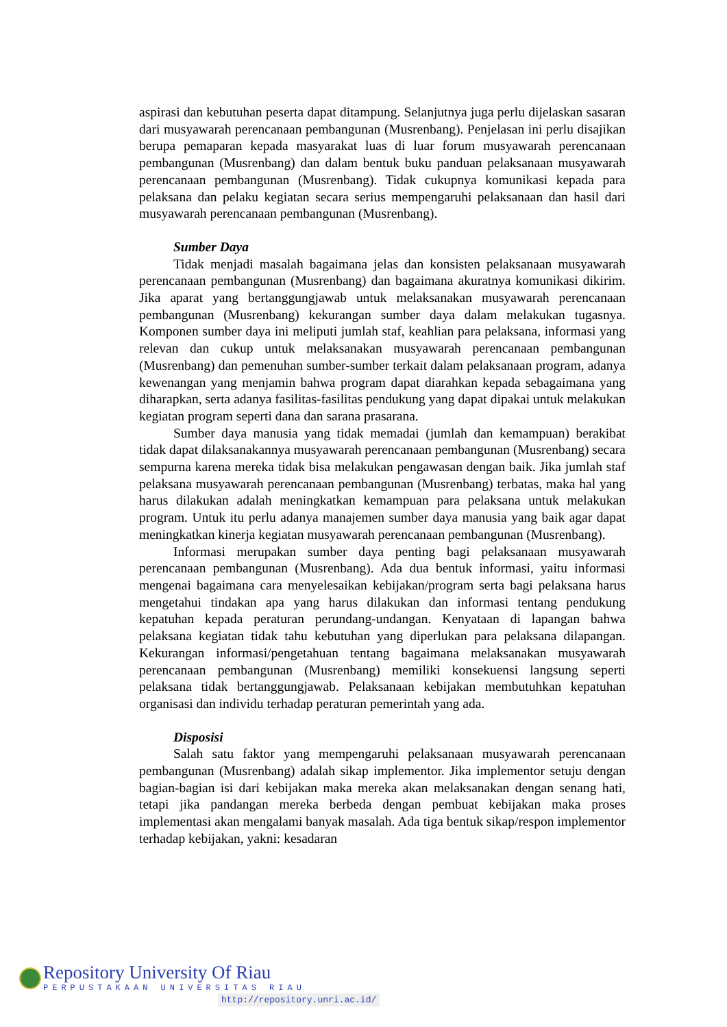aspirasi dan kebutuhan peserta dapat ditampung. Selanjutnya juga perlu dijelaskan sasaran dari musyawarah perencanaan pembangunan (Musrenbang). Penjelasan ini perlu disajikan berupa pemaparan kepada masyarakat luas di luar forum musyawarah perencanaan pembangunan (Musrenbang) dan dalam bentuk buku panduan pelaksanaan musyawarah perencanaan pembangunan (Musrenbang). Tidak cukupnya komunikasi kepada para pelaksana dan pelaku kegiatan secara serius mempengaruhi pelaksanaan dan hasil dari musyawarah perencanaan pembangunan (Musrenbang).
Sumber Daya
Tidak menjadi masalah bagaimana jelas dan konsisten pelaksanaan musyawarah perencanaan pembangunan (Musrenbang) dan bagaimana akuratnya komunikasi dikirim. Jika aparat yang bertanggungjawab untuk melaksanakan musyawarah perencanaan pembangunan (Musrenbang) kekurangan sumber daya dalam melakukan tugasnya. Komponen sumber daya ini meliputi jumlah staf, keahlian para pelaksana, informasi yang relevan dan cukup untuk melaksanakan musyawarah perencanaan pembangunan (Musrenbang) dan pemenuhan sumber-sumber terkait dalam pelaksanaan program, adanya kewenangan yang menjamin bahwa program dapat diarahkan kepada sebagaimana yang diharapkan, serta adanya fasilitas-fasilitas pendukung yang dapat dipakai untuk melakukan kegiatan program seperti dana dan sarana prasarana.
Sumber daya manusia yang tidak memadai (jumlah dan kemampuan) berakibat tidak dapat dilaksanakannya musyawarah perencanaan pembangunan (Musrenbang) secara sempurna karena mereka tidak bisa melakukan pengawasan dengan baik. Jika jumlah staf pelaksana musyawarah perencanaan pembangunan (Musrenbang) terbatas, maka hal yang harus dilakukan adalah meningkatkan kemampuan para pelaksana untuk melakukan program. Untuk itu perlu adanya manajemen sumber daya manusia yang baik agar dapat meningkatkan kinerja kegiatan musyawarah perencanaan pembangunan (Musrenbang).
Informasi merupakan sumber daya penting bagi pelaksanaan musyawarah perencanaan pembangunan (Musrenbang). Ada dua bentuk informasi, yaitu informasi mengenai bagaimana cara menyelesaikan kebijakan/program serta bagi pelaksana harus mengetahui tindakan apa yang harus dilakukan dan informasi tentang pendukung kepatuhan kepada peraturan perundang-undangan. Kenyataan di lapangan bahwa pelaksana kegiatan tidak tahu kebutuhan yang diperlukan para pelaksana dilapangan. Kekurangan informasi/pengetahuan tentang bagaimana melaksanakan musyawarah perencanaan pembangunan (Musrenbang) memiliki konsekuensi langsung seperti pelaksana tidak bertanggungjawab. Pelaksanaan kebijakan membutuhkan kepatuhan organisasi dan individu terhadap peraturan pemerintah yang ada.
Disposisi
Salah satu faktor yang mempengaruhi pelaksanaan musyawarah perencanaan pembangunan (Musrenbang) adalah sikap implementor. Jika implementor setuju dengan bagian-bagian isi dari kebijakan maka mereka akan melaksanakan dengan senang hati, tetapi jika pandangan mereka berbeda dengan pembuat kebijakan maka proses implementasi akan mengalami banyak masalah. Ada tiga bentuk sikap/respon implementor terhadap kebijakan, yakni: kesadaran
Repository University Of Riau
PERPUSTAKAAN UNIVERSITAS RIAU
http://repository.unri.ac.id/